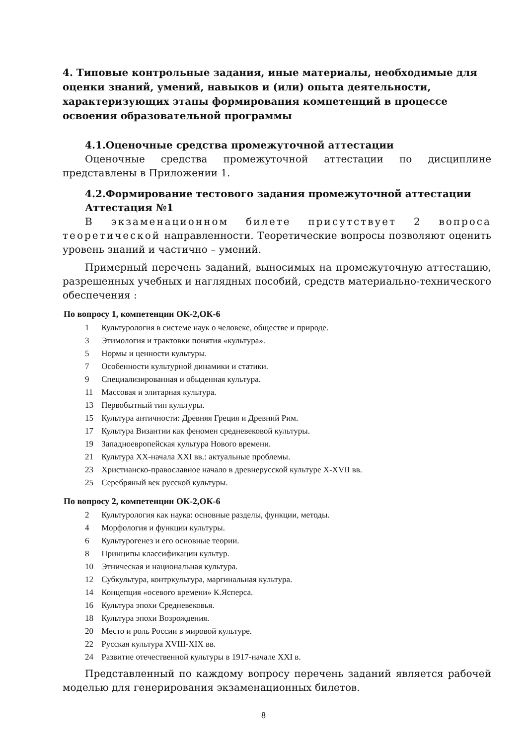4. Типовые контрольные задания, иные материалы, необходимые для оценки знаний, умений, навыков и (или) опыта деятельности, характеризующих этапы формирования компетенций в процессе освоения образовательной программы
4.1.Оценочные средства промежуточной аттестации
Оценочные средства промежуточной аттестации по дисциплине представлены в Приложении 1.
4.2.Формирование тестового задания промежуточной аттестации
Аттестация №1
В экзаменационном билете присутствует 2 вопроса теоретической направленности. Теоретические вопросы позволяют оценить уровень знаний и частично – умений.
Примерный перечень заданий, выносимых на промежуточную аттестацию, разрешенных учебных и наглядных пособий, средств материально-технического обеспечения :
По вопросу 1, компетенции ОК-2,ОК-6
1 Культурология в системе наук о человеке, обществе и природе.
3 Этимология и трактовки понятия «культура».
5 Нормы и ценности культуры.
7 Особенности культурной динамики и статики.
9 Специализированная и обыденная культура.
11 Массовая и элитарная культура.
13 Первобытный тип культуры.
15 Культура античности: Древняя Греция и Древний Рим.
17 Культура Византии как феномен средневековой культуры.
19 Западноевропейская культура Нового времени.
21 Культура XX-начала XXI вв.: актуальные проблемы.
23 Христианско-православное начало в древнерусской культуре X-XVII вв.
25 Серебряный век русской культуры.
По вопросу 2, компетенции ОК-2,ОК-6
2 Культурология как наука: основные разделы, функции, методы.
4 Морфология и функции культуры.
6 Культурогенез и его основные теории.
8 Принципы классификации культур.
10 Этническая и национальная культура.
12 Субкультура, контркультура, маргинальная культура.
14 Концепция «осевого времени» К.Ясперса.
16 Культура эпохи Средневековья.
18 Культура эпохи Возрождения.
20 Место и роль России в мировой культуре.
22 Русская культура XVIII-XIX вв.
24 Развитие отечественной культуры в 1917-начале XXI в.
Представленный по каждому вопросу перечень заданий является рабочей моделью для генерирования экзаменационных билетов.
8